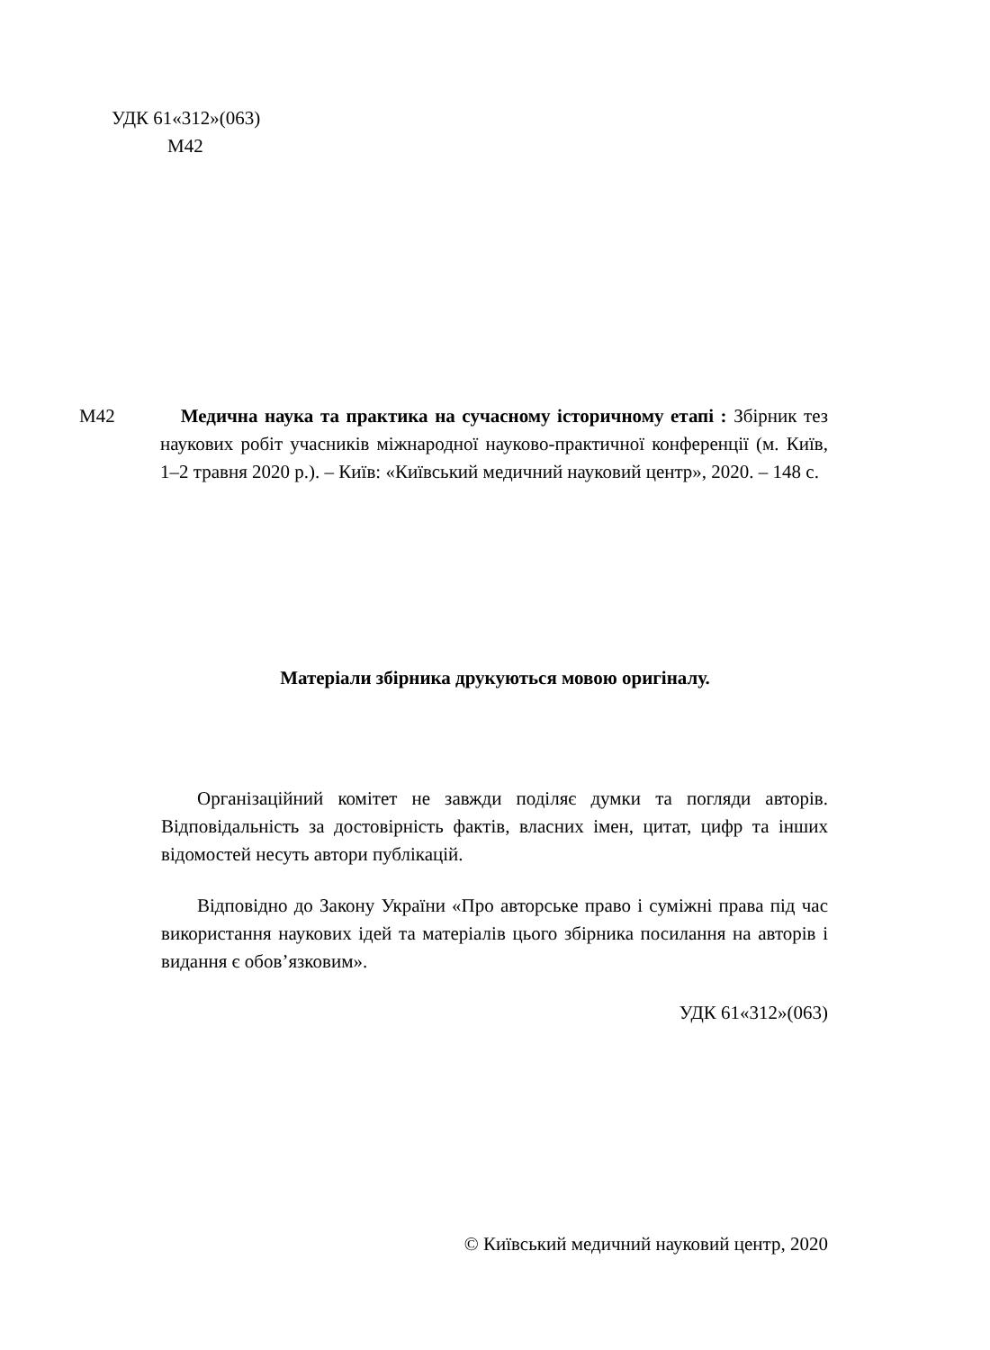УДК 61«312»(063)
М42
М42 Медична наука та практика на сучасному історичному етапі : Збірник тез наукових робіт учасників міжнародної науково-практичної конференції (м. Київ, 1–2 травня 2020 р.). – Київ: «Київський медичний науковий центр», 2020. – 148 с.
Матеріали збірника друкуються мовою оригіналу.
Організаційний комітет не завжди поділяє думки та погляди авторів. Відповідальність за достовірність фактів, власних імен, цитат, цифр та інших відомостей несуть автори публікацій.
Відповідно до Закону України «Про авторське право і суміжні права під час використання наукових ідей та матеріалів цього збірника посилання на авторів і видання є обов’язковим».
УДК 61«312»(063)
© Київський медичний науковий центр, 2020